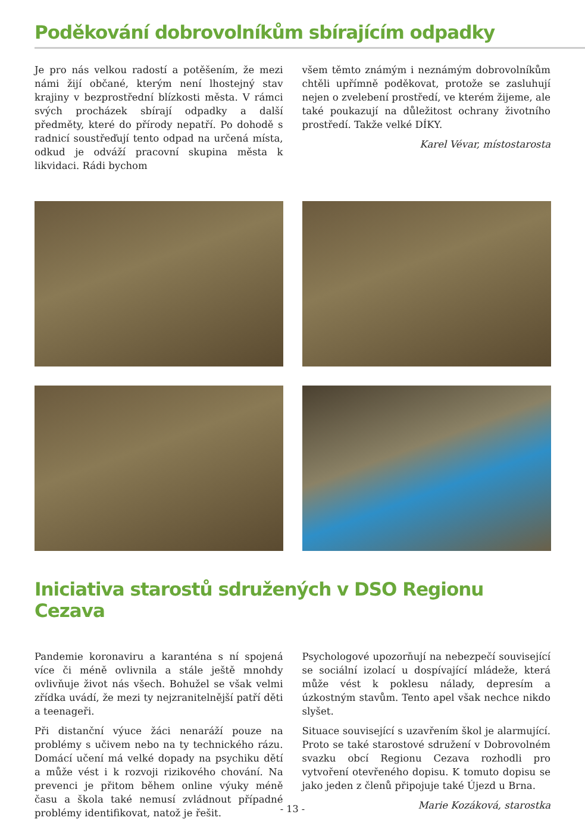Poděkování dobrovolníkům sbírajícím odpadky
Je pro nás velkou radostí a potěšením, že mezi námi žijí občané, kterým není lhostejný stav krajiny v bezprostřední blízkosti města. V rámci svých procházek sbírají odpadky a další předměty, které do přírody nepatří. Po dohodě s radnicí soustřeďují tento odpad na určená místa, odkud je odváží pracovní skupina města k likvidaci. Rádi bychom
všem těmto známým i neznámým dobrovolníkům chtěli upřímně poděkovat, protože se zasluhují nejen o zvelebení prostředí, ve kterém žijeme, ale také poukazují na důležitost ochrany životního prostředí. Takže velké DÍKY.
Karel Vévar, místostarosta
Iniciativa starostů sdružených v DSO Regionu Cezava
Pandemie koronaviru a karanténa s ní spojená více či méně ovlivnila a stále ještě mnohdy ovlivňuje život nás všech. Bohužel se však velmi zřídka uvádí, že mezi ty nejzranitelnější patří děti a teenageři.
Při distanční výuce žáci nenaráží pouze na problémy s učivem nebo na ty technického rázu. Domácí učení má velké dopady na psychiku dětí a může vést i k rozvoji rizikového chování. Na prevenci je přitom během online výuky méně času a škola také nemusí zvládnout případné problémy identifikovat, natož je řešit.
Psychologové upozorňují na nebezpečí související se sociální izolací u dospívající mládeže, která může vést k poklesu nálady, depresím a úzkostným stavům. Tento apel však nechce nikdo slyšet.
Situace související s uzavřením škol je alarmující. Proto se také starostové sdružení v Dobrovolném svazku obcí Regionu Cezava rozhodli pro vytvoření otevřeného dopisu. K tomuto dopisu se jako jeden z členů připojuje také Újezd u Brna.
Marie Kozáková, starostka
- 13 -